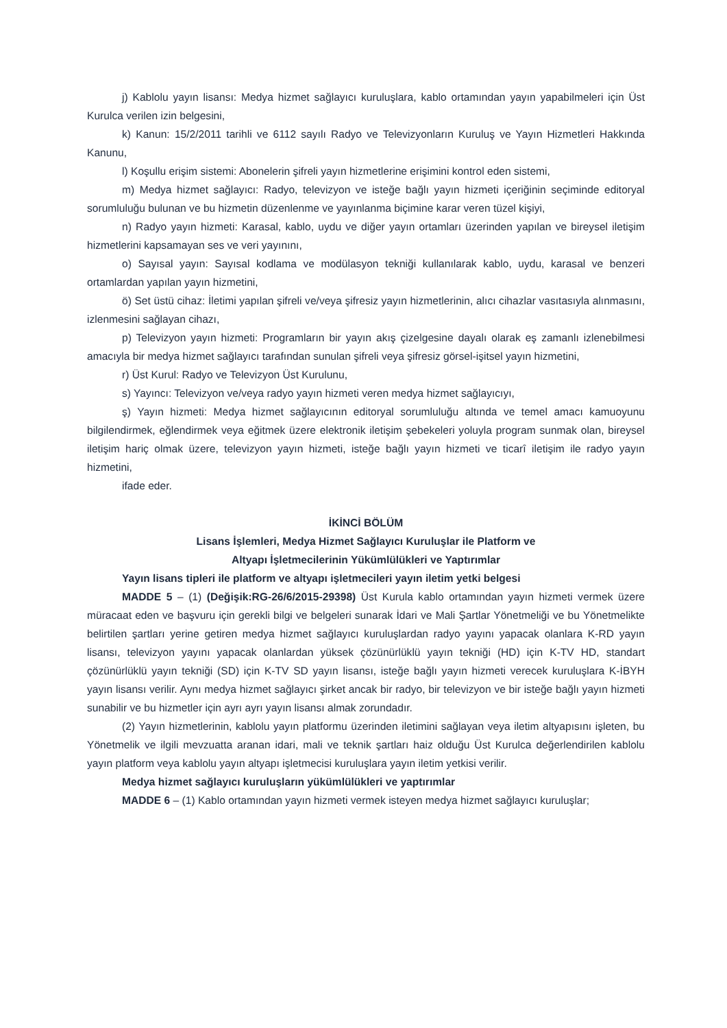j) Kablolu yayın lisansı: Medya hizmet sağlayıcı kuruluşlara, kablo ortamından yayın yapabilmeleri için Üst Kurulca verilen izin belgesini,
k) Kanun: 15/2/2011 tarihli ve 6112 sayılı Radyo ve Televizyonların Kuruluş ve Yayın Hizmetleri Hakkında Kanunu,
l) Koşullu erişim sistemi: Abonelerin şifreli yayın hizmetlerine erişimini kontrol eden sistemi,
m) Medya hizmet sağlayıcı: Radyo, televizyon ve isteğe bağlı yayın hizmeti içeriğinin seçiminde editoryal sorumluluğu bulunan ve bu hizmetin düzenlenme ve yayınlanma biçimine karar veren tüzel kişiyi,
n) Radyo yayın hizmeti: Karasal, kablo, uydu ve diğer yayın ortamları üzerinden yapılan ve bireysel iletişim hizmetlerini kapsamayan ses ve veri yayınını,
o) Sayısal yayın: Sayısal kodlama ve modülasyon tekniği kullanılarak kablo, uydu, karasal ve benzeri ortamlardan yapılan yayın hizmetini,
ö) Set üstü cihaz: İletimi yapılan şifreli ve/veya şifresiz yayın hizmetlerinin, alıcı cihazlar vasıtasıyla alınmasını, izlenmesini sağlayan cihazı,
p) Televizyon yayın hizmeti: Programların bir yayın akış çizelgesine dayalı olarak eş zamanlı izlenebilmesi amacıyla bir medya hizmet sağlayıcı tarafından sunulan şifreli veya şifresiz görsel-işitsel yayın hizmetini,
r) Üst Kurul: Radyo ve Televizyon Üst Kurulunu,
s) Yayıncı: Televizyon ve/veya radyo yayın hizmeti veren medya hizmet sağlayıcıyı,
ş) Yayın hizmeti: Medya hizmet sağlayıcının editoryal sorumluluğu altında ve temel amacı kamuoyunu bilgilendirmek, eğlendirmek veya eğitmek üzere elektronik iletişim şebekeleri yoluyla program sunmak olan, bireysel iletişim hariç olmak üzere, televizyon yayın hizmeti, isteğe bağlı yayın hizmeti ve ticarî iletişim ile radyo yayın hizmetini,
ifade eder.
İKİNCİ BÖLÜM
Lisans İşlemleri, Medya Hizmet Sağlayıcı Kuruluşlar ile Platform ve
Altyapı İşletmecilerinin Yükümlülükleri ve Yaptırımlar
Yayın lisans tipleri ile platform ve altyapı işletmecileri yayın iletim yetki belgesi
MADDE 5 – (1) (Değişik:RG-26/6/2015-29398) Üst Kurula kablo ortamından yayın hizmeti vermek üzere müracaat eden ve başvuru için gerekli bilgi ve belgeleri sunarak İdari ve Mali Şartlar Yönetmeliği ve bu Yönetmelikte belirtilen şartları yerine getiren medya hizmet sağlayıcı kuruluşlardan radyo yayını yapacak olanlara K-RD yayın lisansı, televizyon yayını yapacak olanlardan yüksek çözünürlüklü yayın tekniği (HD) için K-TV HD, standart çözünürlüklü yayın tekniği (SD) için K-TV SD yayın lisansı, isteğe bağlı yayın hizmeti verecek kuruluşlara K-İBYH yayın lisansı verilir. Aynı medya hizmet sağlayıcı şirket ancak bir radyo, bir televizyon ve bir isteğe bağlı yayın hizmeti sunabilir ve bu hizmetler için ayrı ayrı yayın lisansı almak zorundadır.
(2) Yayın hizmetlerinin, kablolu yayın platformu üzerinden iletimini sağlayan veya iletim altyapısını işleten, bu Yönetmelik ve ilgili mevzuatta aranan idari, mali ve teknik şartları haiz olduğu Üst Kurulca değerlendirilen kablolu yayın platform veya kablolu yayın altyapı işletmecisi kuruluşlara yayın iletim yetkisi verilir.
Medya hizmet sağlayıcı kuruluşların yükümlülükleri ve yaptırımlar
MADDE 6 – (1) Kablo ortamından yayın hizmeti vermek isteyen medya hizmet sağlayıcı kuruluşlar;